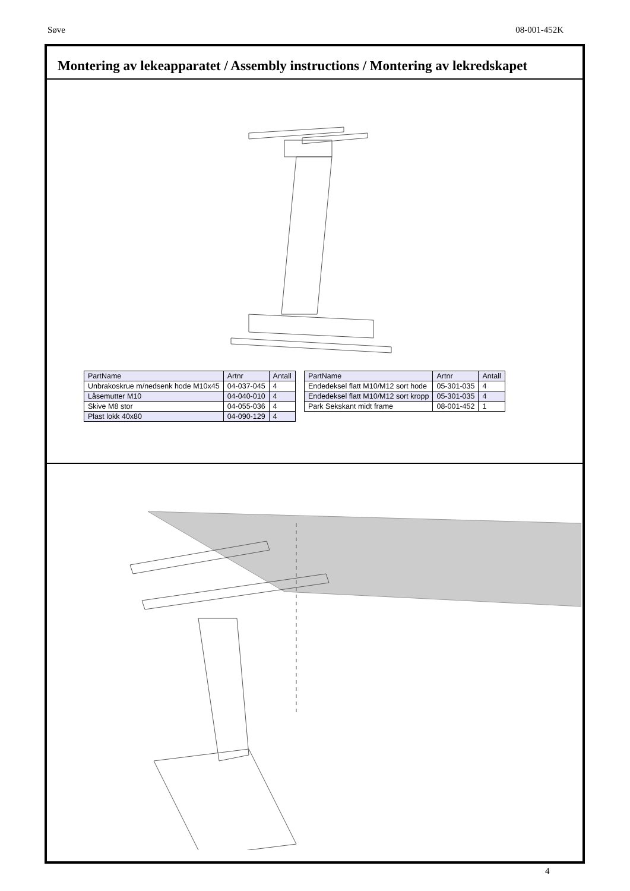Søve 08-001-452K
Montering av lekeapparatet / Assembly instructions / Montering av lekredskapet
| PartName | Artnr | Antall |
| --- | --- | --- |
| Unbrakoskrue m/nedsenk hode M10x45 | 04-037-045 | 4 |
| Låsemutter M10 | 04-040-010 | 4 |
| Skive M8 stor | 04-055-036 | 4 |
| Plast lokk 40x80 | 04-090-129 | 4 |
| PartName | Artnr | Antall |
| --- | --- | --- |
| Endedeksel flatt M10/M12 sort hode | 05-301-035 | 4 |
| Endedeksel flatt M10/M12 sort kropp | 05-301-035 | 4 |
| Park Sekskant midt frame | 08-001-452 | 1 |
4